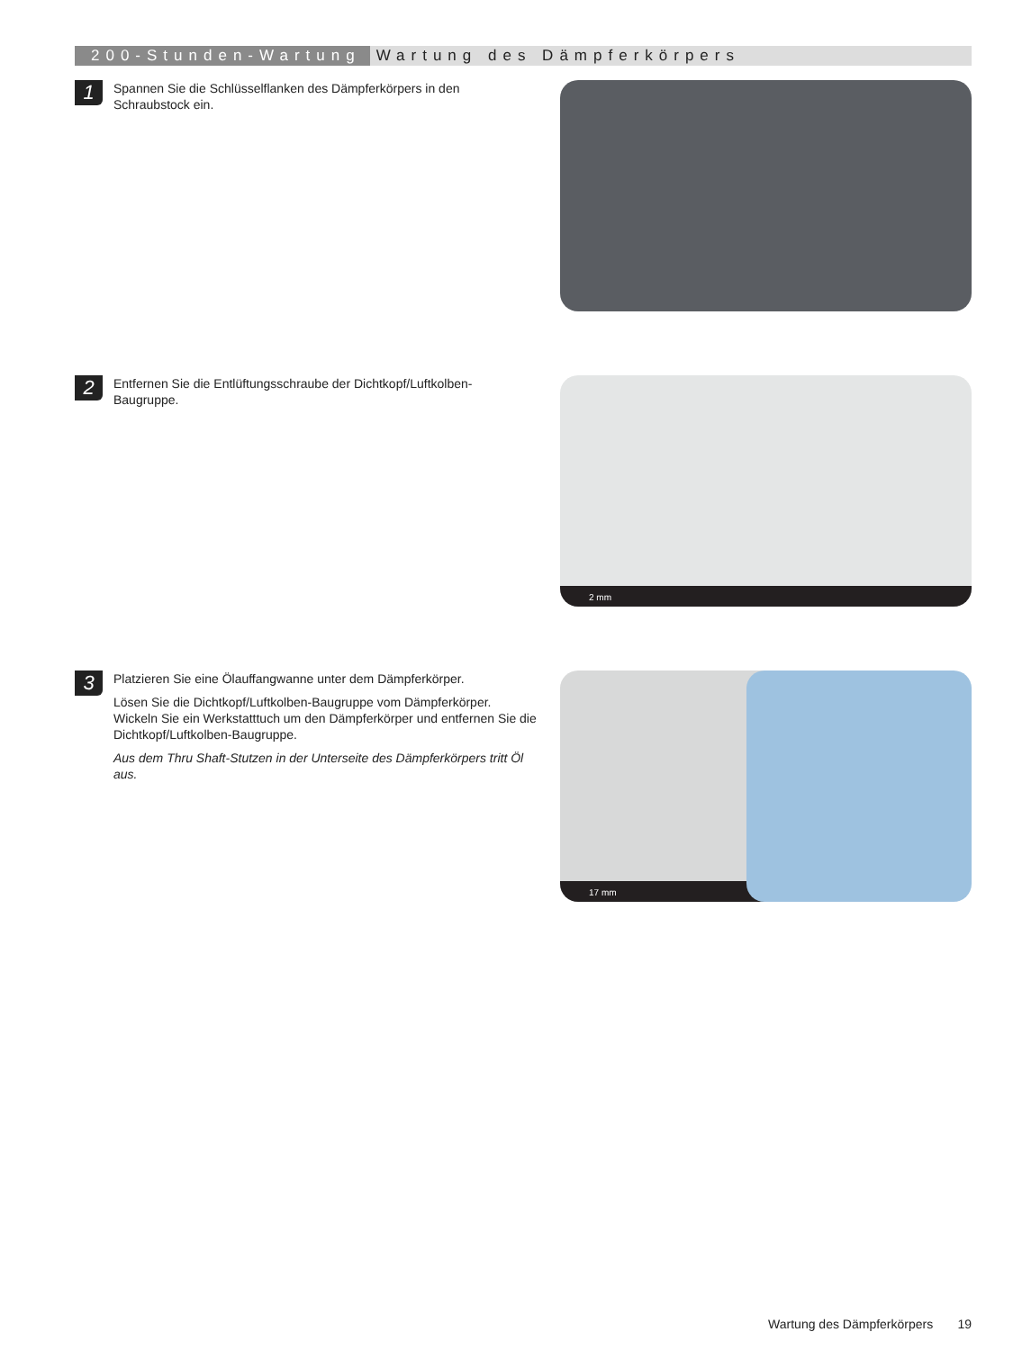200-Stunden-Wartung Wartung des Dämpferkörpers
1
Spannen Sie die Schlüsselflanken des Dämpferkörpers in den Schraubstock ein.
2
Entfernen Sie die Entlüftungsschraube der Dichtkopf/Luftkolben-Baugruppe.
2 mm
3
Platzieren Sie eine Ölauffangwanne unter dem Dämpferkörper.
Lösen Sie die Dichtkopf/Luftkolben-Baugruppe vom Dämpferkörper. Wickeln Sie ein Werkstatttuch um den Dämpferkörper und entfernen Sie die Dichtkopf/Luftkolben-Baugruppe.
Aus dem Thru Shaft-Stutzen in der Unterseite des Dämpferkörpers tritt Öl aus.
17 mm
Wartung des Dämpferkörpers 19